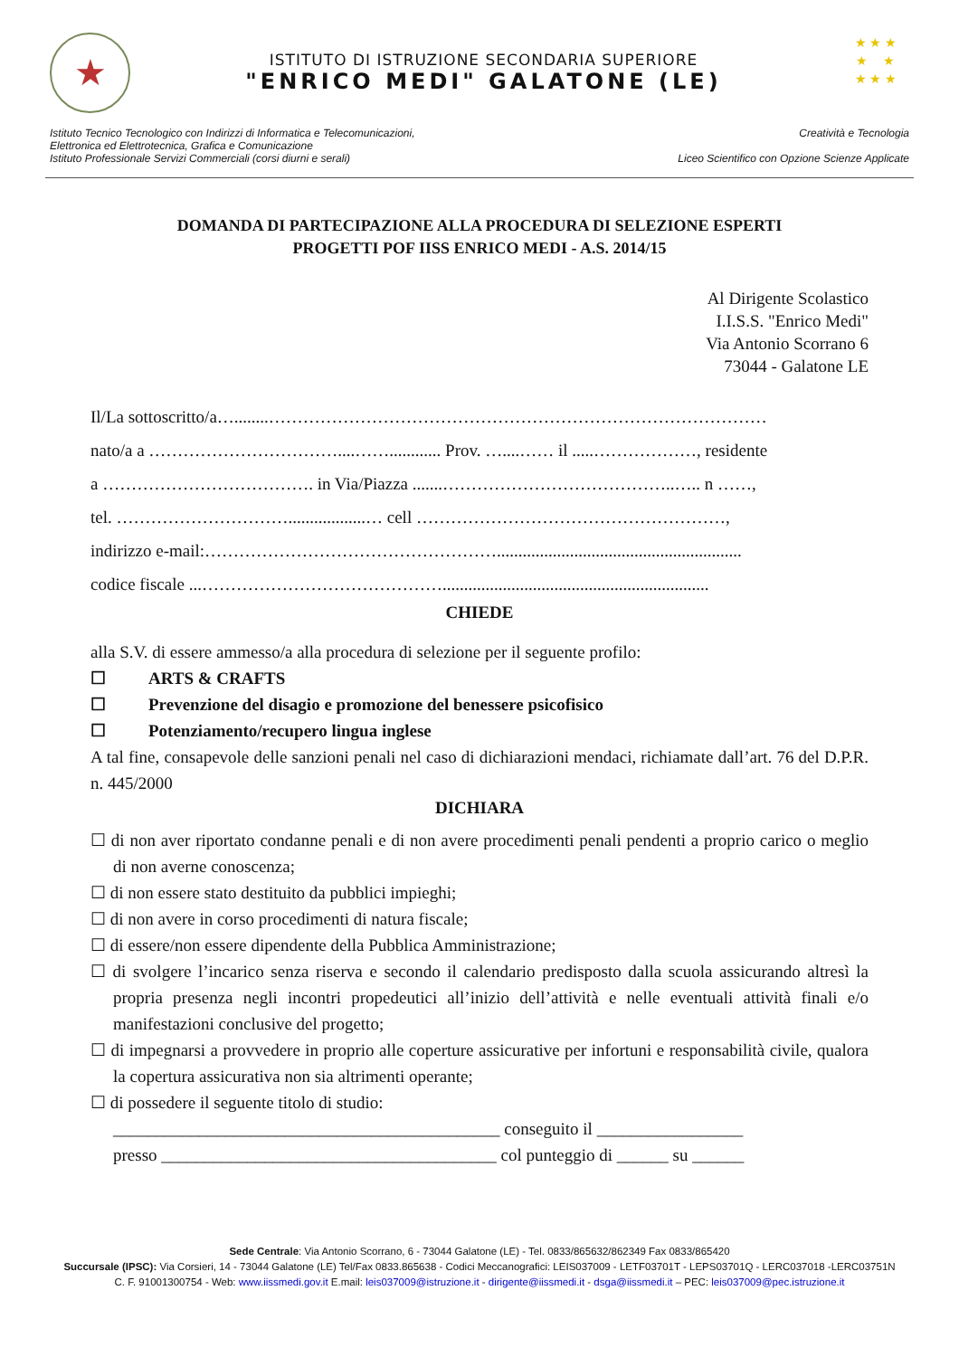★
ISTITUTO DI ISTRUZIONE SECONDARIA SUPERIORE
"ENRICO MEDI" GALATONE (LE)
★ ★ ★
★ ★
★ ★ ★
Istituto Tecnico Tecnologico con Indirizzi di Informatica e Telecomunicazioni,
Elettronica ed Elettrotecnica, Grafica e Comunicazione
Istituto Professionale Servizi Commerciali (corsi diurni e serali)
Creatività e Tecnologia
Liceo Scientifico con Opzione Scienze Applicate
DOMANDA DI PARTECIPAZIONE ALLA PROCEDURA DI SELEZIONE ESPERTI
PROGETTI POF IISS ENRICO MEDI - A.S. 2014/15
Al Dirigente Scolastico
I.I.S.S. "Enrico Medi"
Via Antonio Scorrano 6
73044 - Galatone LE
Il/La sottoscritto/a…........……………………………………………………………………………
nato/a a ……………………………....……............ Prov. …....…… il .....………………, residente
a ………………………………. in Via/Piazza .......…………………………………..….. n ……,
tel. …………………………..................… cell ………………………………………………,
indirizzo e-mail:…………………………………………….........................................................
codice fiscale ...……………………………………..............................................................
CHIEDE
alla S.V. di essere ammesso/a alla procedura di selezione per il seguente profilo:
☐ ARTS & CRAFTS
☐ Prevenzione del disagio e promozione del benessere psicofisico
☐ Potenziamento/recupero lingua inglese
A tal fine, consapevole delle sanzioni penali nel caso di dichiarazioni mendaci, richiamate dall’art. 76 del D.P.R. n. 445/2000
DICHIARA
☐ di non aver riportato condanne penali e di non avere procedimenti penali pendenti a proprio carico o meglio di non averne conoscenza;
☐ di non essere stato destituito da pubblici impieghi;
☐ di non avere in corso procedimenti di natura fiscale;
☐ di essere/non essere dipendente della Pubblica Amministrazione;
☐ di svolgere l’incarico senza riserva e secondo il calendario predisposto dalla scuola assicurando altresì la propria presenza negli incontri propedeutici all’inizio dell’attività e nelle eventuali attività finali e/o manifestazioni conclusive del progetto;
☐ di impegnarsi a provvedere in proprio alle coperture assicurative per infortuni e responsabilità civile, qualora la copertura assicurativa non sia altrimenti operante;
☐ di possedere il seguente titolo di studio:
_____________________________________________ conseguito il _________________
presso _______________________________________ col punteggio di ______ su ______
Sede Centrale: Via Antonio Scorrano, 6 - 73044 Galatone (LE) - Tel. 0833/865632/862349 Fax 0833/865420
Succursale (IPSC): Via Corsieri, 14 - 73044 Galatone (LE) Tel/Fax 0833.865638 - Codici Meccanografici: LEIS037009 - LETF03701T - LEPS03701Q - LERC037018 -LERC03751N
C. F. 91001300754 - Web: www.iissmedi.gov.it E.mail: leis037009@istruzione.it - dirigente@iissmedi.it - dsga@iissmedi.it – PEC: leis037009@pec.istruzione.it